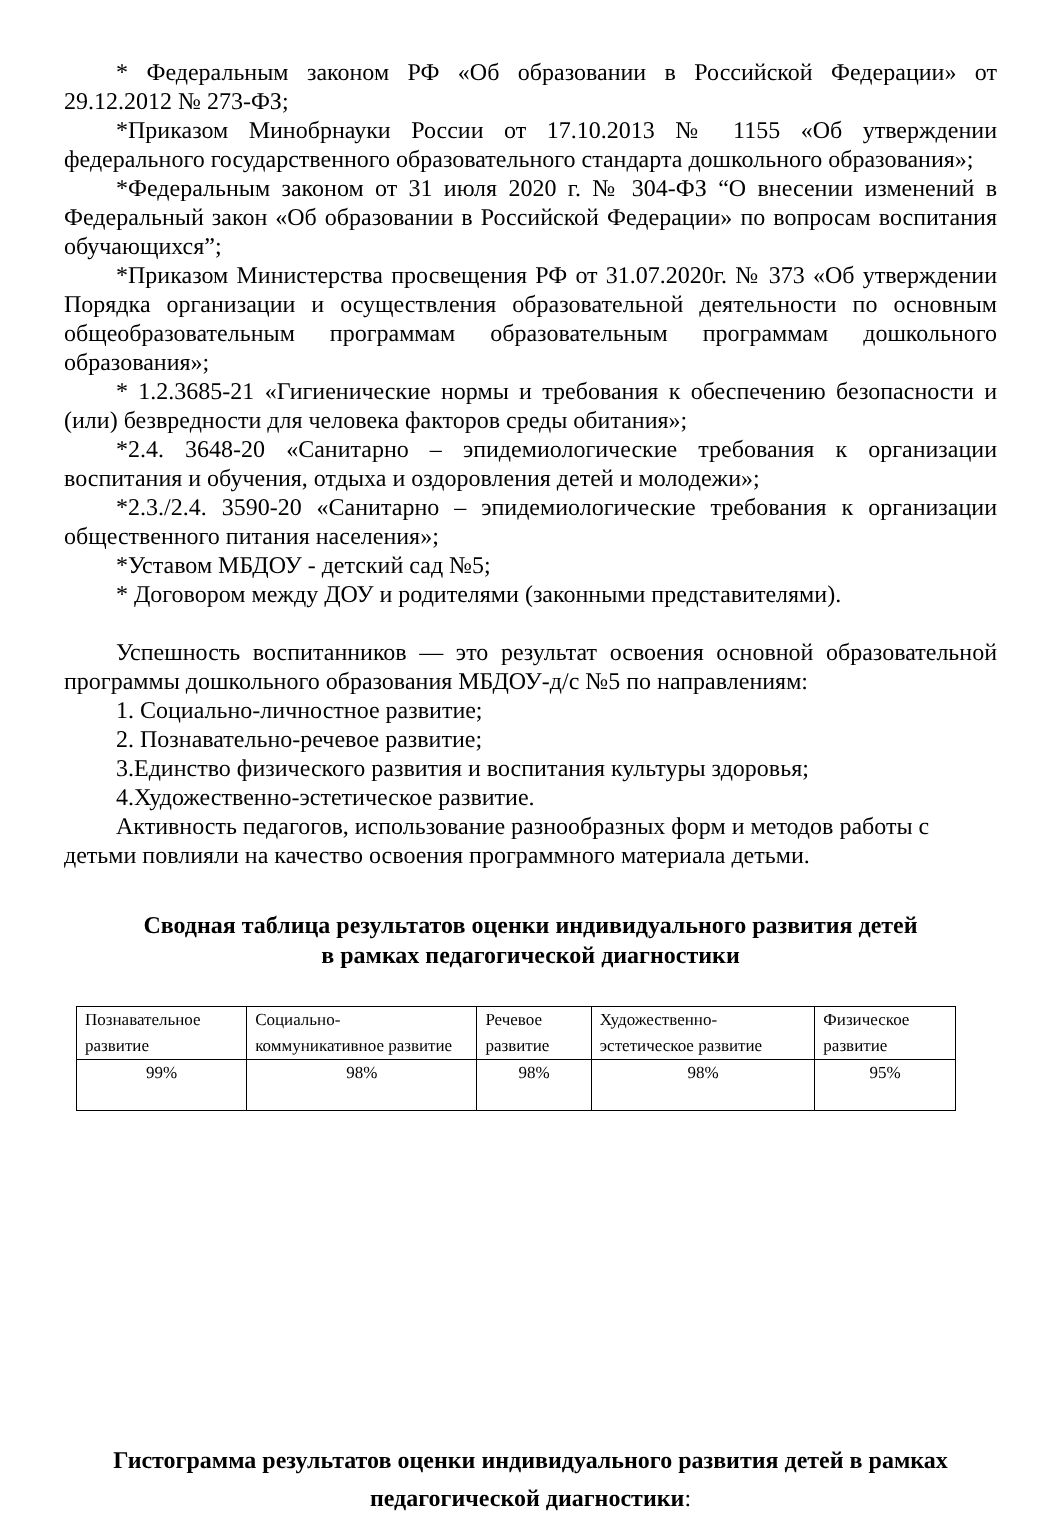* Федеральным законом РФ «Об образовании в Российской Федерации» от 29.12.2012 № 273-ФЗ;
*Приказом Минобрнауки России от 17.10.2013 № 1155 «Об утверждении федерального государственного образовательного стандарта дошкольного образования»;
*Федеральным законом от 31 июля 2020 г. № 304-ФЗ “О внесении изменений в Федеральный закон «Об образовании в Российской Федерации» по вопросам воспитания обучающихся”;
*Приказом Министерства просвещения РФ от 31.07.2020г. № 373 «Об утверждении Порядка организации и осуществления образовательной деятельности по основным общеобразовательным программам образовательным программам дошкольного образования»;
* 1.2.3685-21 «Гигиенические нормы и требования к обеспечению безопасности и (или) безвредности для человека факторов среды обитания»;
*2.4. 3648-20 «Санитарно – эпидемиологические требования к организации воспитания и обучения, отдыха и оздоровления детей и молодежи»;
*2.3./2.4. 3590-20 «Санитарно – эпидемиологические требования к организации общественного питания населения»;
*Уставом МБДОУ - детский сад №5;
* Договором между ДОУ и родителями (законными представителями).
Успешность воспитанников — это результат освоения основной образовательной программы дошкольного образования МБДОУ-д/с №5 по направлениям:
1. Социально-личностное развитие;
2. Познавательно-речевое развитие;
3.Единство физического развития и воспитания культуры здоровья;
4.Художественно-эстетическое развитие.
Активность педагогов, использование разнообразных форм и методов работы с детьми повлияли на качество освоения программного материала детьми.
Сводная таблица результатов оценки индивидуального развития детей
в рамках педагогической диагностики
| Познавательное развитие | Социально-коммуникативное развитие | Речевое развитие | Художественно-эстетическое развитие | Физическое развитие |
| 99% | 98% | 98% | 98% | 95% |
Гистограмма результатов оценки индивидуального развития детей в рамках педагогической диагностики: